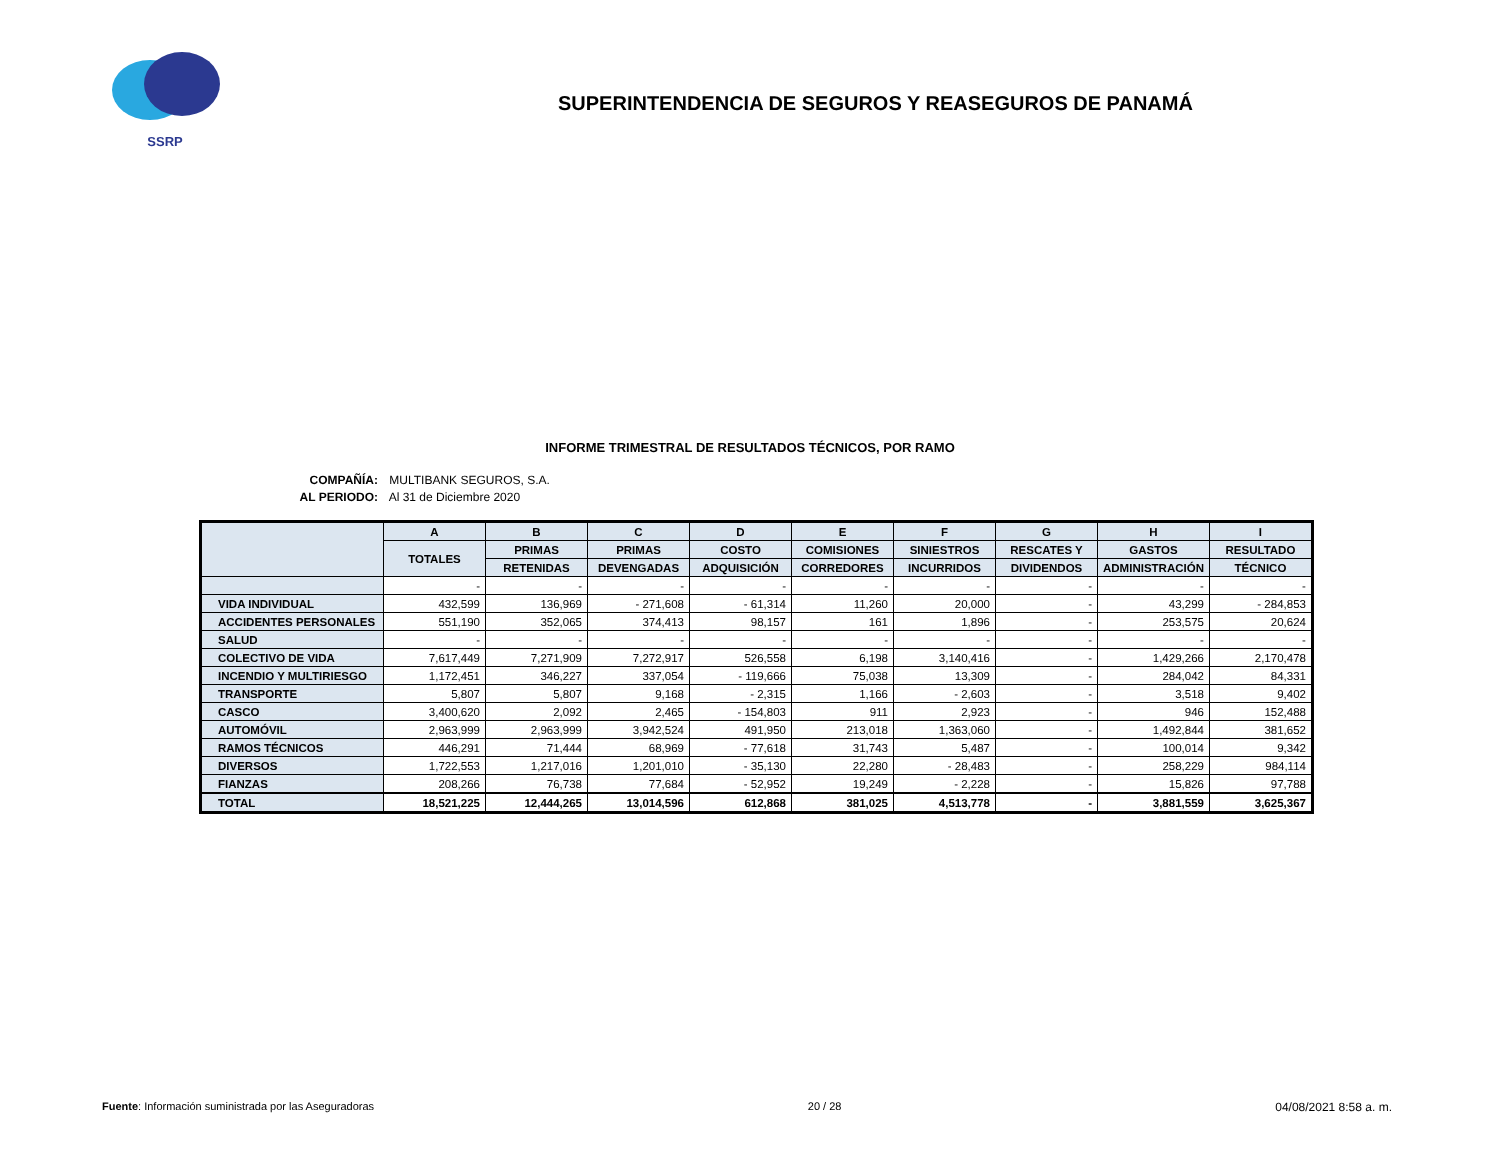SSRP
SUPERINTENDENCIA DE SEGUROS Y REASEGUROS DE PANAMÁ
INFORME TRIMESTRAL DE RESULTADOS TÉCNICOS, POR RAMO
COMPAÑÍA: MULTIBANK SEGUROS, S.A.
AL PERIODO: Al 31 de Diciembre 2020
| | A | B | C | D | E | F | G | H | I |
| --- | --- | --- | --- | --- | --- | --- | --- | --- | --- |
| | TOTALES | PRIMAS | PRIMAS | COSTO | COMISIONES | SINIESTROS | RESCATES Y | GASTOS | RESULTADO |
| | | RETENIDAS | DEVENGADAS | ADQUISICIÓN | CORREDORES | INCURRIDOS | DIVIDENDOS | ADMINISTRACIÓN | TÉCNICO |
| | - | - | - | - | - | - | - | - | - |
| VIDA INDIVIDUAL | 432,599 | 136,969 | - 271,608 | - 61,314 | 11,260 | 20,000 | - | 43,299 | - 284,853 |
| ACCIDENTES PERSONALES | 551,190 | 352,065 | 374,413 | 98,157 | 161 | 1,896 | - | 253,575 | 20,624 |
| SALUD | - | - | - | - | - | - | - | - | - |
| COLECTIVO DE VIDA | 7,617,449 | 7,271,909 | 7,272,917 | 526,558 | 6,198 | 3,140,416 | - | 1,429,266 | 2,170,478 |
| INCENDIO Y MULTIRIESGO | 1,172,451 | 346,227 | 337,054 | - 119,666 | 75,038 | 13,309 | - | 284,042 | 84,331 |
| TRANSPORTE | 5,807 | 5,807 | 9,168 | - 2,315 | 1,166 | - 2,603 | - | 3,518 | 9,402 |
| CASCO | 3,400,620 | 2,092 | 2,465 | - 154,803 | 911 | 2,923 | - | 946 | 152,488 |
| AUTOMÓVIL | 2,963,999 | 2,963,999 | 3,942,524 | 491,950 | 213,018 | 1,363,060 | - | 1,492,844 | 381,652 |
| RAMOS TÉCNICOS | 446,291 | 71,444 | 68,969 | - 77,618 | 31,743 | 5,487 | - | 100,014 | 9,342 |
| DIVERSOS | 1,722,553 | 1,217,016 | 1,201,010 | - 35,130 | 22,280 | - 28,483 | - | 258,229 | 984,114 |
| FIANZAS | 208,266 | 76,738 | 77,684 | - 52,952 | 19,249 | - 2,228 | - | 15,826 | 97,788 |
| TOTAL | 18,521,225 | 12,444,265 | 13,014,596 | 612,868 | 381,025 | 4,513,778 | - | 3,881,559 | 3,625,367 |
Fuente: Información suministrada por las Aseguradoras 20 / 28 04/08/2021 8:58 a. m.